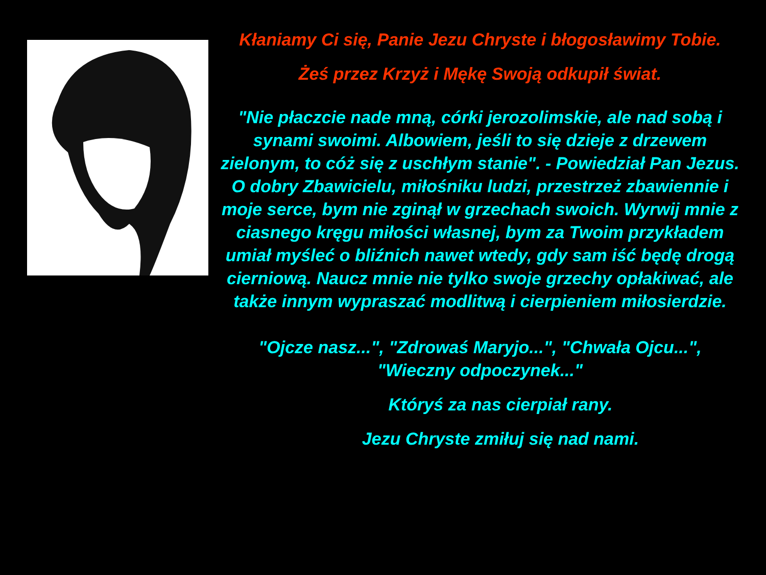Kłaniamy Ci się, Panie Jezu Chryste i błogosławimy Tobie.
Żeś przez Krzyż i Mękę Swoją odkupił świat.
"Nie płaczcie nade mną, córki jerozolimskie, ale nad sobą i synami swoimi. Albowiem, jeśli to się dzieje z drzewem zielonym, to cóż się z uschłym stanie". - Powiedział Pan Jezus. O dobry Zbawicielu, miłośniku ludzi, przestrzeż zbawiennie i moje serce, bym nie zginął w grzechach swoich. Wyrwij mnie z ciasnego kręgu miłości własnej, bym za Twoim przykładem umiał myśleć o bliźnich nawet wtedy, gdy sam iść będę drogą cierniową. Naucz mnie nie tylko swoje grzechy opłakiwać, ale także innym wypraszać modlitwą i cierpieniem miłosierdzie.
"Ojcze nasz...", "Zdrowaś Maryjo...", "Chwała Ojcu...", "Wieczny odpoczynek..."
Któryś za nas cierpiał rany.
Jezu Chryste zmiłuj się nad nami.